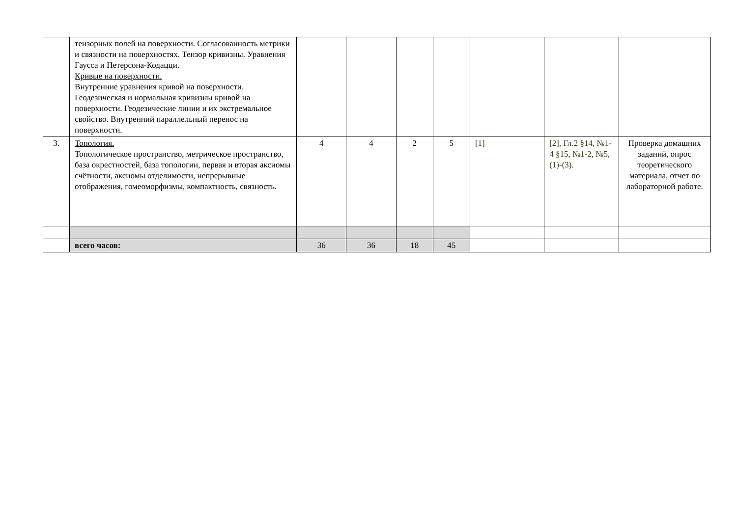| | тензорных полей на поверхности. Согласованность метрики и связности на поверхностях. Тензор кривизны. Уравнения Гаусса и Петерсона-Кодацци. Кривые на поверхности. Внутренние уравнения кривой на поверхности. Геодезическая и нормальная кривизны кривой на поверхности. Геодезические линии и их экстремальное свойство. Внутренний параллельный перенос на поверхности. | | | | | | | |
| 3. | Топология. Топологическое пространство, метрическое пространство, база окрестностей, база топологии, первая и вторая аксиомы счётности, аксиомы отделимости, непрерывные отображения, гомеоморфизмы, компактность, связность. | 4 | 4 | 2 | 5 | [1] | [2], Гл.2 §14, №1-4 §15, №1-2, №5, (1)-(3). | Проверка домашних заданий, опрос теоретического материала, отчет по лабораторной работе. |
| | всего часов: | 36 | 36 | 18 | 45 | | | |